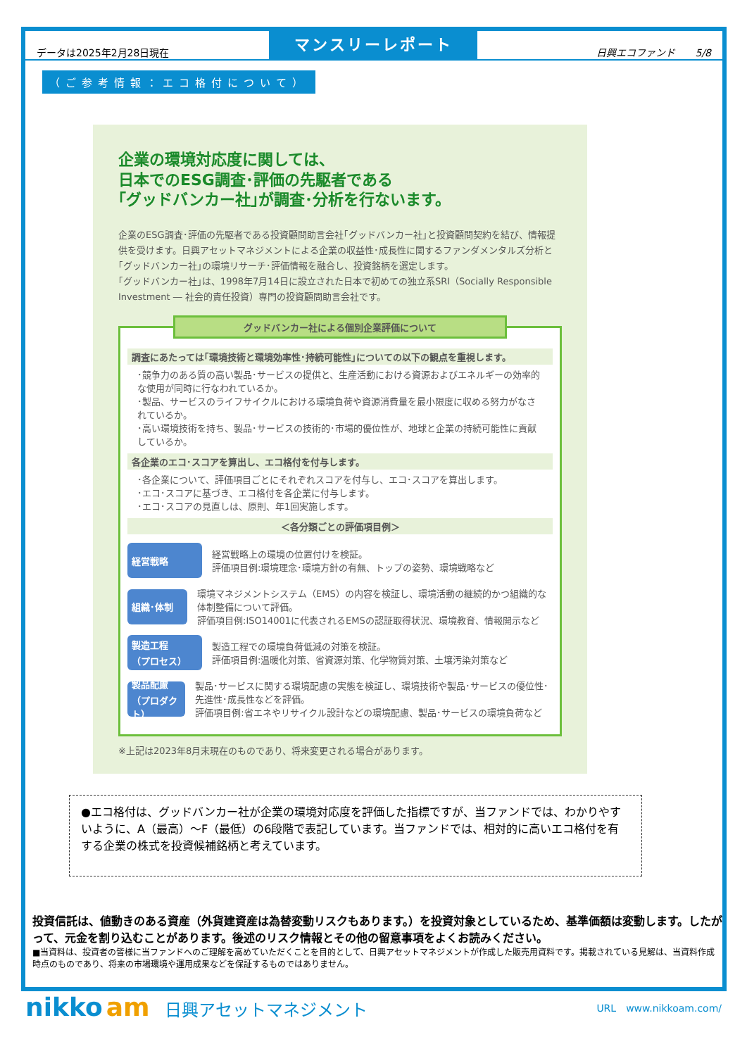データは2025年2月28日現在
マンスリーレポート
日興エコファンド　　5/8
（ご参考情報：エコ格付について）
企業の環境対応度に関しては、
日本でのESG調査･評価の先駆者である
｢グッドバンカー社｣が調査･分析を行ないます。
企業のESG調査･評価の先駆者である投資顧問助言会社｢グッドバンカー社｣と投資顧問契約を結び、情報提供を受けます。日興アセットマネジメントによる企業の収益性･成長性に関するファンダメンタルズ分析と｢グッドバンカー社｣の環境リサーチ･評価情報を融合し、投資銘柄を選定します。
｢グッドバンカー社｣は、1998年7月14日に設立された日本で初めての独立系SRI（Socially Responsible Investment ― 社会的責任投資）専門の投資顧問助言会社です。
グッドバンカー社による個別企業評価について
調査にあたっては｢環境技術と環境効率性･持続可能性｣についての以下の観点を重視します。
･競争力のある質の高い製品･サービスの提供と、生産活動における資源およびエネルギーの効率的な使用が同時に行なわれているか。
･製品、サービスのライフサイクルにおける環境負荷や資源消費量を最小限度に収める努力がなされているか。
･高い環境技術を持ち、製品･サービスの技術的･市場的優位性が、地球と企業の持続可能性に貢献しているか。
各企業のエコ･スコアを算出し、エコ格付を付与します。
･各企業について、評価項目ごとにそれぞれスコアを付与し、エコ･スコアを算出します。
･エコ･スコアに基づき、エコ格付を各企業に付与します。
･エコ･スコアの見直しは、原則、年1回実施します。
＜各分類ごとの評価項目例＞
経営戦略
経営戦略上の環境の位置付けを検証。
評価項目例:環境理念･環境方針の有無、トップの姿勢、環境戦略など
組織･体制
環境マネジメントシステム（EMS）の内容を検証し、環境活動の継続的かつ組織的な体制整備について評価。
評価項目例:ISO14001に代表されるEMSの認証取得状況、環境教育、情報開示など
製造工程
（プロセス）
製造工程での環境負荷低減の対策を検証。
評価項目例:温暖化対策、省資源対策、化学物質対策、土壌汚染対策など
製品配慮
（プロダクト）
製品･サービスに関する環境配慮の実態を検証し、環境技術や製品･サービスの優位性･先進性･成長性などを評価。
評価項目例:省エネやリサイクル設計などの環境配慮、製品･サービスの環境負荷など
※上記は2023年8月末現在のものであり、将来変更される場合があります。
●エコ格付は、グッドバンカー社が企業の環境対応度を評価した指標ですが、当ファンドでは、わかりやすいように、A（最高）～F（最低）の6段階で表記しています。当ファンドでは、相対的に高いエコ格付を有する企業の株式を投資候補銘柄と考えています。
投資信託は、値動きのある資産（外貨建資産は為替変動リスクもあります。）を投資対象としているため、基準価額は変動します。したがって、元金を割り込むことがあります。後述のリスク情報とその他の留意事項をよくお読みください。
■当資料は、投資者の皆様に当ファンドへのご理解を高めていただくことを目的として、日興アセットマネジメントが作成した販売用資料です。掲載されている見解は、当資料作成時点のものであり、将来の市場環境や運用成果などを保証するものではありません。
nikko am 日興アセットマネジメント
URL　www.nikkoam.com/